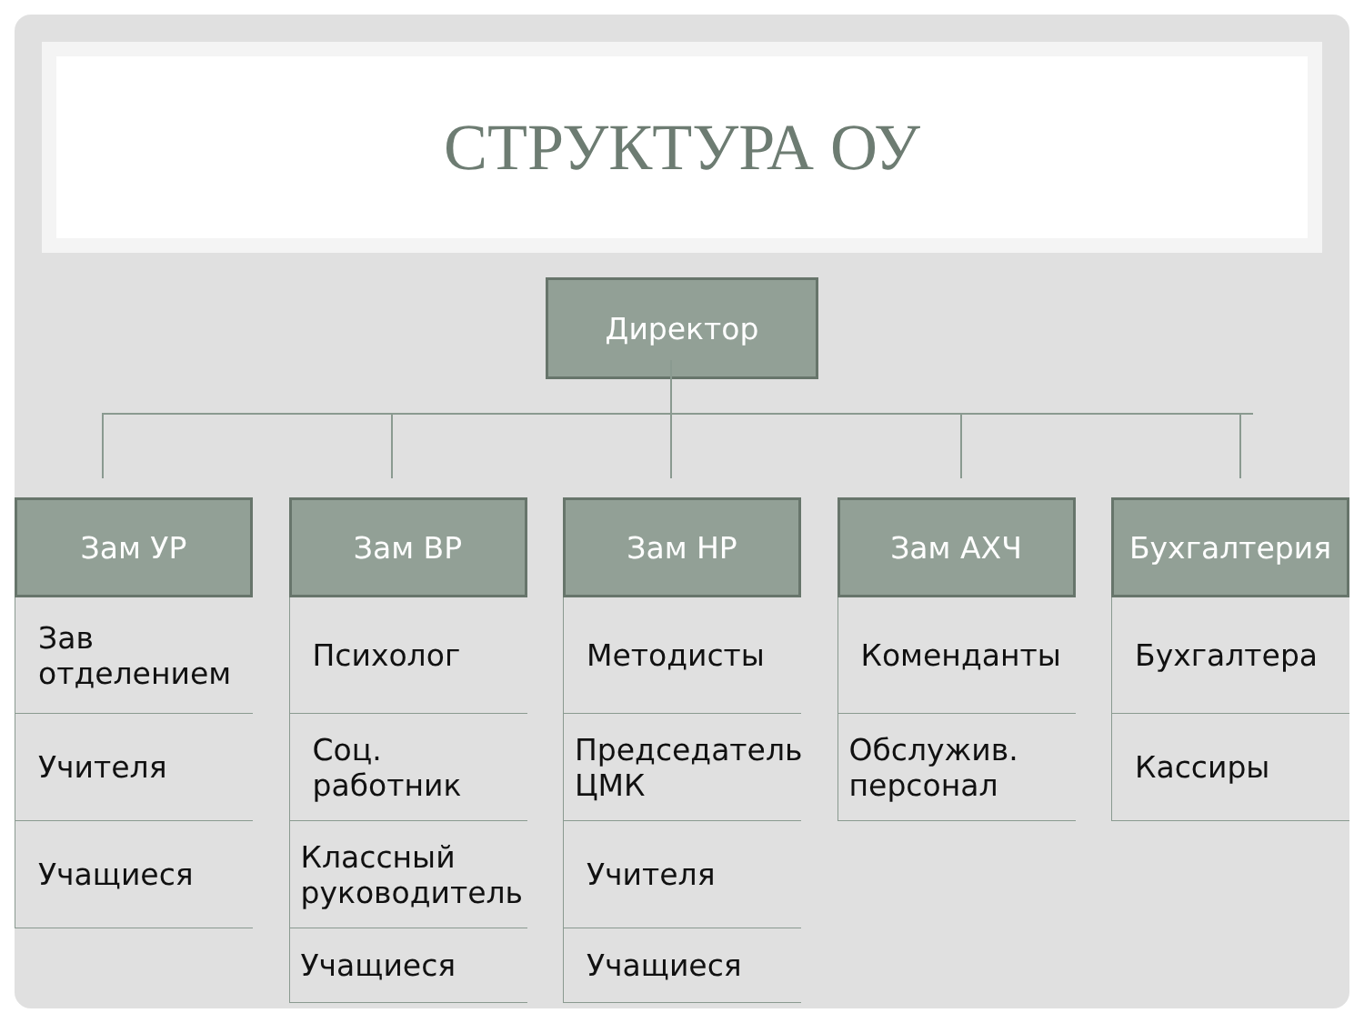СТРУКТУРА ОУ
Директор
Зам УР
Зав отделением
Учителя
Учащиеся
Зам ВР
Психолог
Соц. работник
Классный руководитель
Учащиеся
Зам НР
Методисты
Председатель ЦМК
Учителя
Учащиеся
Зам АХЧ
Коменданты
Обслужив. персонал
Бухгалтерия
Бухгалтера
Кассиры